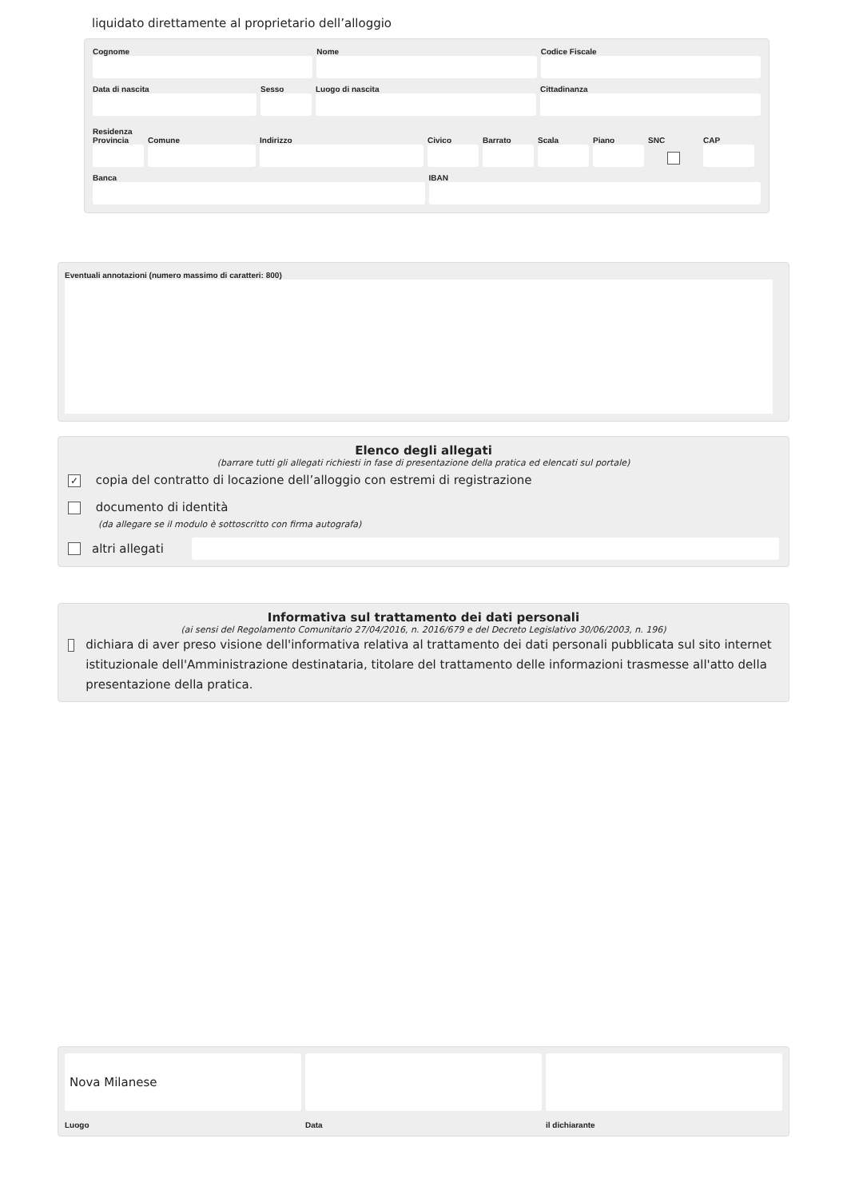liquidato direttamente al proprietario dell’alloggio
Cognome Nome Codice Fiscale
Data di nascita Sesso Luogo di nascita Cittadinanza
Residenza
Provincia
Comune Indirizzo Civico Barrato
Scala Piano SNC CAP
Banca IBAN
Eventuali annotazioni (numero massimo di caratteri: 800)
Elenco degli allegati
(barrare tutti gli allegati richiesti in fase di presentazione della pratica ed elencati sul portale)
✓ copia del contratto di locazione dell’alloggio con estremi di registrazione
documento di identità
(da allegare se il modulo è sottoscritto con firma autografa)
altri allegati
Informativa sul trattamento dei dati personali
(ai sensi del Regolamento Comunitario 27/04/2016, n. 2016/679 e del Decreto Legislativo 30/06/2003, n. 196)
dichiara di aver preso visione dell'informativa relativa al trattamento dei dati personali pubblicata sul sito internet istituzionale dell'Amministrazione destinataria, titolare del trattamento delle informazioni trasmesse all'atto della presentazione della pratica.
Nova Milanese
Luogo
Data il dichiarante